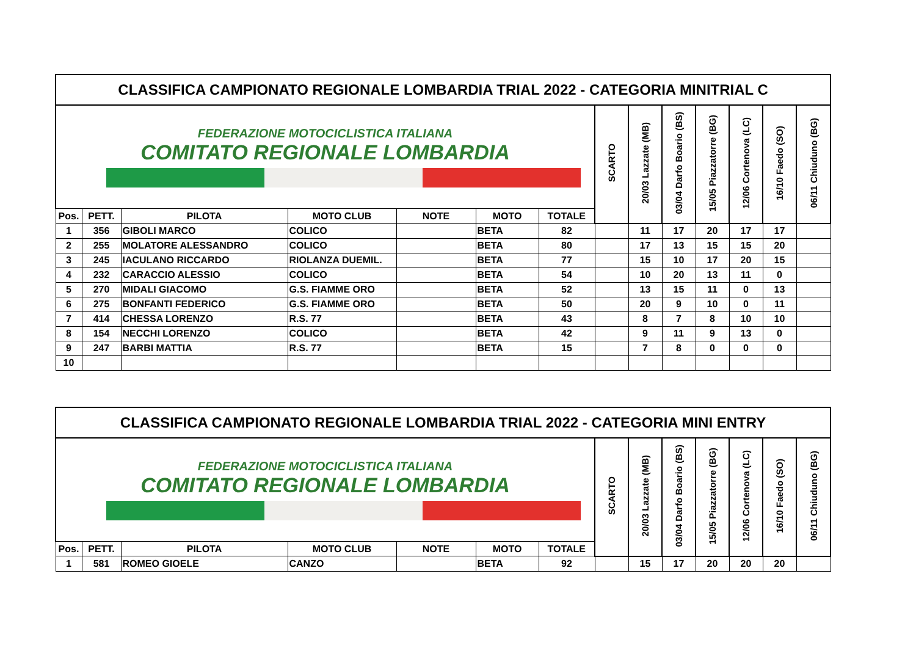| CLASSIFICA CAMPIONATO REGIONALE LOMBARDIA TRIAL 2022 - CATEGORIA MINITRIAL C | | | | | | | | | | | | | |
| FEDERAZIONE MOTOCICLISTICA ITALIANA COMITATO REGIONALE LOMBARDIA | | | | | | | SCARTO | 20/03 Lazzate (MB) | 03/04 Darfo Boario (BS) | 15/05 Piazzatorre (BG) | 12/06 Cortenova (LC) | 16/10 Faedo (SO) | 06/11 Chiuduno (BG) |
| Pos. | PETT. | PILOTA | MOTO CLUB | NOTE | MOTO | TOTALE | | | | | | | |
| 1 | 356 | GIBOLI MARCO | COLICO | | BETA | 82 | | 11 | 17 | 20 | 17 | 17 | |
| 2 | 255 | MOLATORE ALESSANDRO | COLICO | | BETA | 80 | | 17 | 13 | 15 | 15 | 20 | |
| 3 | 245 | IACULANO RICCARDO | RIOLANZA DUEMIL. | | BETA | 77 | | 15 | 10 | 17 | 20 | 15 | |
| 4 | 232 | CARACCIO ALESSIO | COLICO | | BETA | 54 | | 10 | 20 | 13 | 11 | 0 | |
| 5 | 270 | MIDALI GIACOMO | G.S. FIAMME ORO | | BETA | 52 | | 13 | 15 | 11 | 0 | 13 | |
| 6 | 275 | BONFANTI FEDERICO | G.S. FIAMME ORO | | BETA | 50 | | 20 | 9 | 10 | 0 | 11 | |
| 7 | 414 | CHESSA LORENZO | R.S. 77 | | BETA | 43 | | 8 | 7 | 8 | 10 | 10 | |
| 8 | 154 | NECCHI LORENZO | COLICO | | BETA | 42 | | 9 | 11 | 9 | 13 | 0 | |
| 9 | 247 | BARBI MATTIA | R.S. 77 | | BETA | 15 | | 7 | 8 | 0 | 0 | 0 | |
| 10 | | | | | | | | | | | | | |
| CLASSIFICA CAMPIONATO REGIONALE LOMBARDIA TRIAL 2022 - CATEGORIA MINI ENTRY | | | | | | | | | | | | | |
| FEDERAZIONE MOTOCICLISTICA ITALIANA COMITATO REGIONALE LOMBARDIA | | | | | | | SCARTO | 20/03 Lazzate (MB) | 03/04 Darfo Boario (BS) | 15/05 Piazzatorre (BG) | 12/06 Cortenova (LC) | 16/10 Faedo (SO) | 06/11 Chiuduno (BG) |
| Pos. | PETT. | PILOTA | MOTO CLUB | NOTE | MOTO | TOTALE | | | | | | | |
| 1 | 581 | ROMEO GIOELE | CANZO | | BETA | 92 | | 15 | 17 | 20 | 20 | 20 | |